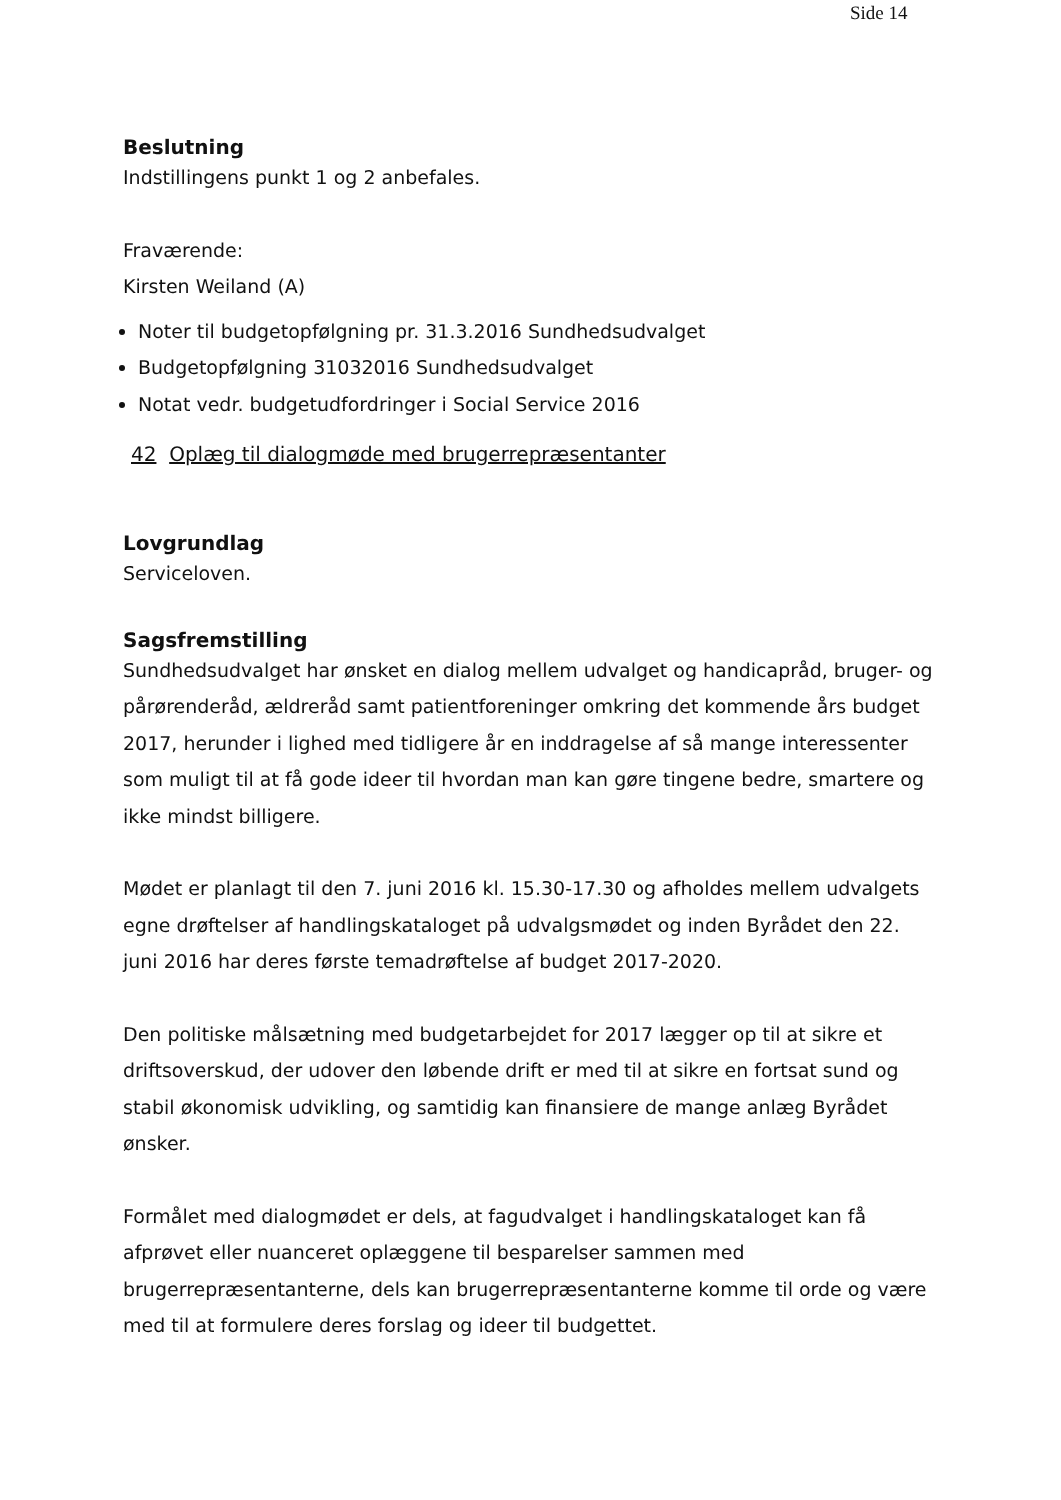Side 14
Beslutning
Indstillingens punkt 1 og 2 anbefales.
Fraværende:
Kirsten Weiland (A)
Noter til budgetopfølgning pr. 31.3.2016 Sundhedsudvalget
Budgetopfølgning 31032016 Sundhedsudvalget
Notat vedr. budgetudfordringer i Social Service 2016
42 Oplæg til dialogmøde med brugerrepræsentanter
Lovgrundlag
Serviceloven.
Sagsfremstilling
Sundhedsudvalget har ønsket en dialog mellem udvalget og handicapråd, bruger- og pårørenderåd, ældreråd samt patientforeninger omkring det kommende års budget 2017, herunder i lighed med tidligere år en inddragelse af så mange interessenter som muligt til at få gode ideer til hvordan man kan gøre tingene bedre, smartere og ikke mindst billigere.
Mødet er planlagt til den 7. juni 2016 kl. 15.30-17.30 og afholdes mellem udvalgets egne drøftelser af handlingskataloget på udvalgsmødet og inden Byrådet den 22. juni 2016 har deres første temadrøftelse af budget 2017-2020.
Den politiske målsætning med budgetarbejdet for 2017 lægger op til at sikre et driftsoverskud, der udover den løbende drift er med til at sikre en fortsat sund og stabil økonomisk udvikling, og samtidig kan finansiere de mange anlæg Byrådet ønsker.
Formålet med dialogmødet er dels, at fagudvalget i handlingskataloget kan få afprøvet eller nuanceret oplæggene til besparelser sammen med brugerrepræsentanterne, dels kan brugerrepræsentanterne komme til orde og være med til at formulere deres forslag og ideer til budgettet.